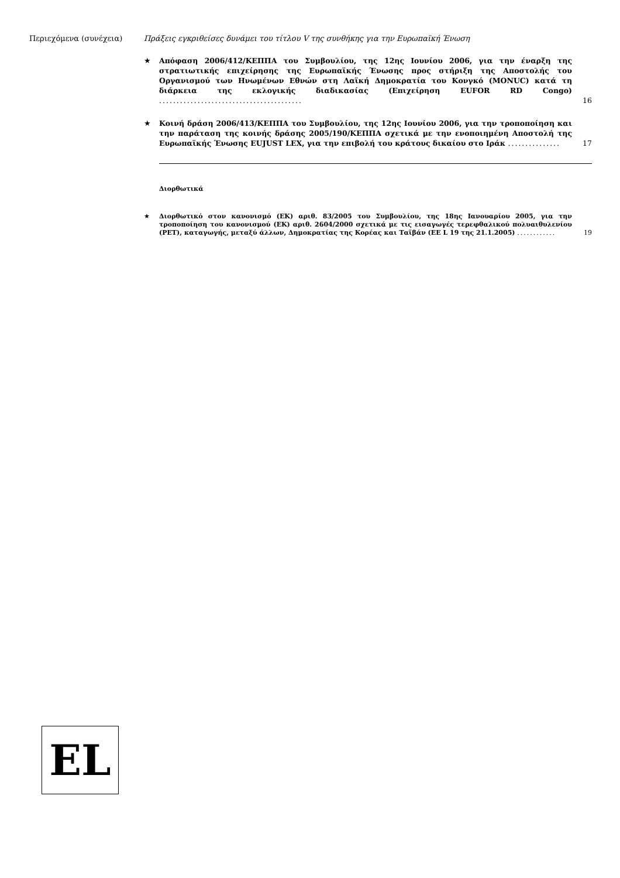Περιεχόμενα (συνέχεια) Πράξεις εγκριθείσες δυνάμει του τίτλου V της συνθήκης για την Ευρωπαϊκή Ένωση
★ Απόφαση 2006/412/ΚΕΠΠΑ του Συμβουλίου, της 12ης Ιουνίου 2006, για την έναρξη της στρατιωτικής επιχείρησης της Ευρωπαϊκής Ένωσης προς στήριξη της Αποστολής του Οργανισμού των Ηνωμένων Εθνών στη Λαϊκή Δημοκρατία του Κονγκό (MONUC) κατά τη διάρκεια της εκλογικής διαδικασίας (Επιχείρηση EUFOR RD Congo) .........................................
16
★ Κοινή δράση 2006/413/ΚΕΠΠΑ του Συμβουλίου, της 12ης Ιουνίου 2006, για την τροποποίηση και την παράταση της κοινής δράσης 2005/190/ΚΕΠΠΑ σχετικά με την ενοποιημένη Αποστολή της Ευρωπαϊκής Ένωσης EUJUST LEX, για την επιβολή του κράτους δικαίου στο Ιράκ ...............
17
Διορθωτικά
★ Διορθωτικό στον κανονισμό (ΕΚ) αριθ. 83/2005 του Συμβουλίου, της 18ης Ιανουαρίου 2005, για την τροποποίηση του κανονισμού (ΕΚ) αριθ. 2604/2000 σχετικά με τις εισαγωγές τερεφθαλικού πολυαιθυλενίου (PET), καταγωγής, μεταξύ άλλων, Δημοκρατίας της Κορέας και Ταϊβάν (ΕΕ L 19 της 21.1.2005) ............
19
EL